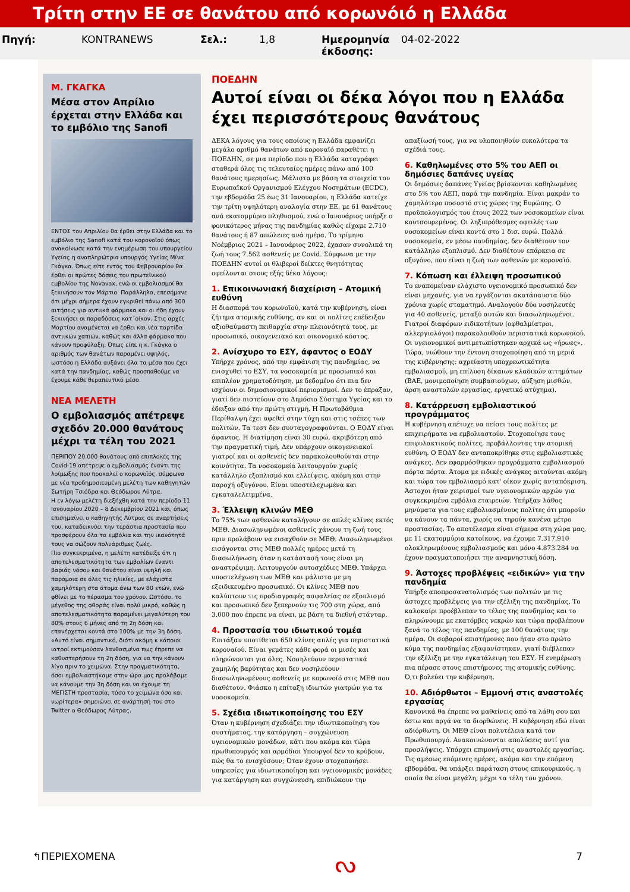Τρίτη στην ΕΕ σε θανάτου από κορωνόιό η Ελλάδα
Πηγή: KONTRANEWS Σελ.: 1,8 Ημερομηνία έκδοσης: 04-02-2022
Μ. ΓΚΑΓΚΑ
Μέσα στον Απρίλιο έρχεται στην Ελλάδα και το εμβόλιο της Sanofi
ΕΝΤΟΣ του Απριλίου θα έρθει στην Ελλάδα και το εμβόλιο της Sanofi κατά του κορονοϊού όπως ανακοίνωσε κατά την ενημέρωση του υπουργείου Υγείας η αναπληρώτρια υπουργός Υγείας Μίνα Γκάγκα. Όπως είπε εντός του Φεβρουαρίου θα έρθει οι πρώτες δόσεις του πρωτεϊνικού εμβολίου της Novavax, ενώ οι εμβολιασμοί θα ξεκινήσουν τον Μάρτιο. Παράλληλα, επεσήμανε ότι μέχρι σήμερα έχουν εγκριθεί πάνω από 300 αιτήσεις για αντιικά φάρμακα και οι ήδη έχουν ξεκινήσει οι παραδόσεις κατ΄οίκον. Στις αρχές Μαρτίου αναμένεται να έρθει και νέα παρτίδα αντιικών χαπιών, καθώς και άλλα φάρμακα που κάνουν προφύλαξη. Όπως είπε η κ. Γκάγκα ο αριθμός των θανάτων παραμένει υψηλός, ωστόσο η Ελλάδα αυξάνει όλα τα μέσα που έχει κατά την πανδημίας, καθώς προσπαθούμε να έχουμε κάθε θεραπευτικό μέσο.
ΝΕΑ ΜΕΛΕΤΗ
Ο εμβολιασμός απέτρεψε σχεδόν 20.000 θανάτους μέχρι τα τέλη του 2021
ΠΕΡΙΠΟΥ 20.000 θανάτους από επιπλοκές της Covid-19 απέτρεψε ο εμβολιασμός έναντι της λοίμωξης που προκαλεί ο κορωνοϊός, σύμφωνα με νέα προδημοσιευμένη μελέτη των καθηγητών Σωτήρη Τσιόδρα και Θεόδωρου Λύτρα.
Η εν λόγω μελέτη διεξήχθη κατά την περίοδο 11 Ιανουαρίου 2020 – 8 Δεκεμβρίου 2021 και, όπως επισημαίνει ο καθηγητής Λύτρας σε αναρτήσεις του, καταδεικνύει την τεράστια προστασία που προσφέρουν όλα τα εμβόλια και την ικανότητά τους να σώζουν πολυάριθμες ζωές.
Πιο συγκεκριμένα, η μελέτη κατέδειξε ότι η αποτελεσματικότητα των εμβολίων έναντι βαριάς νόσου και θανάτου είναι υψηλή και παρόμοια σε όλες τις ηλικίες, με ελάχιστα χαμηλότερη στα άτομα άνω των 80 ετών, ενώ φθίνει με το πέρασμα του χρόνου. Ωστόσο, το μέγεθος της φθοράς είναι πολύ μικρό, καθώς η αποτελεσματικότητα παραμένει μεγαλύτερη του 80% στους 6 μήνες από τη 2η δόση και επανέρχεται κοντά στο 100% με την 3η δόση.
«Αυτό είναι σημαντικό, διότι ακόμη κ κάποιοι ιατροί εκτιμούσαν λανθασμένα πως έπρεπε να καθυστερήσουν τη 2η δόση, για να την κάνουν λίγο πριν το χειμώνα. Στην πραγματικότητα, όσοι εμβολιαστήκαμε στην ώρα μας προλάβαμε να κάνουμε την 3η δόση και να έχουμε τη ΜΕΓΙΣΤΗ προστασία, τόσο το χειμώνα όσο και νωρίτερα» σημειώνει σε ανάρτησή του στο Twitter ο Θεόδωρος Λύτρας.
ΠΟΕΔΗΝ
Αυτοί είναι οι δέκα λόγοι που η Ελλάδα έχει περισσότερους θανάτους
ΔΕΚΑ λόγους για τους οποίους η Ελλάδα εμφανίζει μεγάλο αριθμό θανάτων από κοροναϊό παραθέτει η ΠΟΕΔΗΝ, σε μια περίοδο που η Ελλάδα καταγράφει σταθερά όλες τις τελευταίες ημέρες πάνω από 100 θανάτους ημερησίως. Μάλιστα με βάση τα στοιχεία του Ευρωπαϊκού Οργανισμού Ελέγχου Νοσημάτων (ECDC), την εβδομάδα 25 έως 31 Ιανουαρίου, η Ελλάδα κατείχε την τρίτη υψηλότερη αναλογία στην ΕΕ, με 61 θανάτους ανά εκατομμύριο πληθυσμού, ενώ ο Ιανουάριος υπήρξε ο φονικότερος μήνας της πανδημίας καθώς είχαμε 2.710 θανάτους ή 87 απώλειες ανά ημέρα. Το τρίμηνο Νοέμβριος 2021 – Ιανουάριος 2022, έχασαν συνολικά τη ζωή τους 7.562 ασθενείς με Covid. Σύμφωνα με την ΠΟΕΔΗΝ αυτοί οι θλιβεροί δείκτες θνητότητας οφείλονται στους εξής δέκα λόγους:
1. Επικοινωνιακή διαχείριση – Ατομική ευθύνη
Η διασπορά του κορωνοϊού, κατά την κυβέρνηση, είναι ζήτημα ατομικής ευθύνης, αν και οι πολίτες επέδειξαν αξιοθαύμαστη πειθαρχία στην πλειονότητά τους, με προσωπικό, οικογενειακό και οικονομικό κόστος.
2. Ανίσχυρο το ΕΣΥ, άφαντος ο ΕΟΔΥ
Υπήρχε χρόνος, από την εμφάνιση της πανδημίας, να ενισχυθεί το ΕΣΥ, τα νοσοκομεία με προσωπικό και επιπλέον χρηματοδότηση, με δεδομένο ότι πια δεν ισχύουν οι δημοσιονομικοί περιορισμοί. Δεν το έπραξαν, γιατί δεν πιστεύουν στο Δημόσιο Σύστημα Υγείας και το έδειξαν από την πρώτη στιγμή. Η Πρωτοβάθμια Περίθαλψη έχει αφεθεί στην τύχη και στις τσέπες των πολιτών. Τα τεστ δεν συνταγογραφούνται. Ο ΕΟΔΥ είναι άφαντος. Η διατίμηση είναι 30 ευρώ, ακριβότερη από την πραγματική τιμή. Δεν υπάρχουν οικογενειακοί γιατροί και οι ασθενείς δεν παρακολουθούνται στην κοινότητα. Τα νοσοκομεία λειτουργούν χωρίς κατάλληλο εξοπλισμό και ελλείψεις, ακόμη και στην παροχή οξυγόνου. Είναι υποστελεχωμένα και εγκαταλελειμμένα.
3. Έλλειψη κλινών ΜΕΘ
Το 75% των ασθενών καταλήγουν σε απλές κλίνες εκτός ΜΕΘ. Διασωληνωμένοι ασθενείς χάνουν τη ζωή τους πριν προλάβουν να εισαχθούν σε ΜΕΘ. Διασωληνωμένοι εισάγονται στις ΜΕΘ πολλές ημέρες μετά τη διασωλήνωση, όταν η κατάστασή τους είναι μη αναστρέψιμη. Λειτουργούν αυτοσχέδιες ΜΕΘ. Υπάρχει υποστελέχωση των ΜΕΘ και μάλιστα με μη εξειδικευμένο προσωπικό. Οι κλίνες ΜΕΘ που καλύπτουν τις προδιαγραφές ασφαλείας σε εξοπλισμό και προσωπικό δεν ξεπερνούν τις 700 στη χώρα, από 3.000 που έπρεπε να είναι, με βάση τα διεθνή στάνταρ.
4. Προστασία του ιδιωτικού τομέα
Επιτάξαν υποτίθεται 650 κλίνες απλές για περιστατικά κοροναϊού. Είναι γεμάτες κάθε φορά οι μισές και πληρώνονται για όλες. Νοσηλεύουν περιστατικά χαμηλής βαρύτητας και δεν νοσηλεύουν διασωληνωμένους ασθενείς με κορωνοϊό στις ΜΕΘ που διαθέτουν. Φιάσκο η επίταξη ιδιωτών γιατρών για τα νοσοκομεία.
5. Σχέδια ιδιωτικοποίησης του ΕΣΥ
Όταν η κυβέρνηση σχεδιάζει την ιδιωτικοποίηση του συστήματος, την κατάργηση – συγχώνευση υγειονομικών μονάδων, κάτι που ακόμα και τώρα πρωθυπουργός και αρμόδιοι Υπουργοί δεν το κρύβουν, πώς θα το ενισχύσουν; Όταν έχουν στοχοποιήσει υπηρεσίες για ιδιωτικοποίηση και υγειονομικές μονάδες για κατάργηση και συγχώνευση, επιδιώκουν την απαξίωσή τους, για να υλοποιηθούν ευκολότερα τα σχέδιά τους.
6. Καθηλωμένες στο 5% του ΑΕΠ οι δημόσιες δαπάνες υγείας
Οι δημόσιες δαπάνες Υγείας βρίσκονται καθηλωμένες στο 5% του ΑΕΠ, παρά την πανδημία. Είναι μακράν το χαμηλότερο ποσοστό στις χώρες της Ευρώπης. Ο προϋπολογισμός του έτους 2022 των νοσοκομείων είναι κουτσουρεμένος. Οι ληξιπρόθεσμες οφειλές των νοσοκομείων είναι κοντά στο 1 δισ. ευρώ. Πολλά νοσοκομεία, εν μέσω πανδημίας, δεν διαθέτουν τον κατάλληλο εξοπλισμό. Δεν διαθέτουν επάρκεια σε οξυγόνο, που είναι η ζωή των ασθενών με κοροναϊό.
7. Κόπωση και έλλειψη προσωπικού
Το εναπομείναν ελάχιστο υγειονομικό προσωπικό δεν είναι μηχανές, για να εργάζονται ακατάπαυστα δύο χρόνια χωρίς σταματημό. Αναλογούν δύο νοσηλευτές για 40 ασθενείς, μεταξύ αυτών και διασωληνωμένοι. Γιατροί διαφόρων ειδικοτήτων (οφθαλμίατροι, αλλεργιολόγοι) παρακολουθούν περιστατικά κορωνοϊού. Οι υγειονομικοί αντιμετωπίστηκαν αρχικά ως «ήρωες». Τώρα, νιώθουν την έντονη στοχοποίηση από τη μεριά της κυβέρνησης: αχρείαστη υποχρεωτικότητα εμβολιασμού, μη επίλυση δίκαιων κλαδικών αιτημάτων (ΒΑΕ, μονιμοποίηση συμβασιούχων, αύξηση μισθών, άρση αναστολών εργασίας, εργατικό ατύχημα).
8. Κατάρρευση εμβολιαστικού προγράμματος
Η κυβέρνηση απέτυχε να πείσει τους πολίτες με επιχειρήματα να εμβολιαστούν. Στοχοποίησε τους επιφυλακτικούς πολίτες, προβάλλοντας την ατομική ευθύνη. Ο ΕΟΔΥ δεν ανταποκρίθηκε στις εμβολιαστικές ανάγκες. Δεν εφαρμόσθηκαν προγράμματα εμβολιασμού πόρτα πόρτα. Άτομα με ειδικές ανάγκες αιτούνται ακόμη και τώρα τον εμβολιασμό κατ' οίκον χωρίς ανταπόκριση. Άστοχοι ήταν χειρισμοί των υγειονομικών αρχών για συγκεκριμένα εμβόλια εταιρειών. Υπήρξαν λάθος μηνύματα για τους εμβολιασμένους πολίτες ότι μπορούν να κάνουν τα πάντα, χωρίς να τηρούν κανένα μέτρο προστασίας. Το αποτέλεσμα είναι σήμερα στη χώρα μας, με 11 εκατομμύρια κατοίκους, να έχουμε 7.317.910 ολοκληρωμένους εμβολιασμούς και μόνο 4.873.284 να έχουν πραγματοποιήσει την αναμνηστική δόση.
9. Άστοχες προβλέψεις «ειδικών» για την πανδημία
Υπήρξε αποπροσανατολισμός των πολιτών με τις άστοχες προβλέψεις για την εξέλιξη της πανδημίας. Το καλοκαίρι προέβλεπαν το τέλος της πανδημίας και το πληρώνουμε με εκατόμβες νεκρών και τώρα προβλέπουν ξανά το τέλος της πανδημίας, με 100 θανάτους την ημέρα. Οι σοβαροί επιστήμονες που ήταν στο πρώτο κύμα της πανδημίας εξαφανίστηκαν, γιατί διέβλεπαν την εξέλιξη με την εγκατάλειψη του ΕΣΥ. Η ενημέρωση πια πέρασε στους επιστήμονες της ατομικής ευθύνης. Ό,τι βολεύει την κυβέρνηση.
10. Αδιόρθωτοι – Εμμονή στις αναστολές εργασίας
Κανονικά θα έπρεπε να μαθαίνεις από τα λάθη σου και έστω και αργά να τα διορθώνεις. Η κυβέρνηση εδώ είναι αδιόρθωτη. Οι ΜΕΘ είναι πολυτέλεια κατά τον Πρωθυπουργό. Ανακοινώνονται απολύσεις αντί για προσλήψεις. Υπάρχει επιμονή στις αναστολές εργασίας. Τις αμέσως επόμενες ημέρες, ακόμα και την επόμενη εβδομάδα, θα υπάρξει παράταση στους επικουρικούς, η οποία θα είναι μεγάλη, μέχρι τα τέλη του χρόνου.
↰ΠΕΡΙΕΧΟΜΕΝΑ ᔓ 7